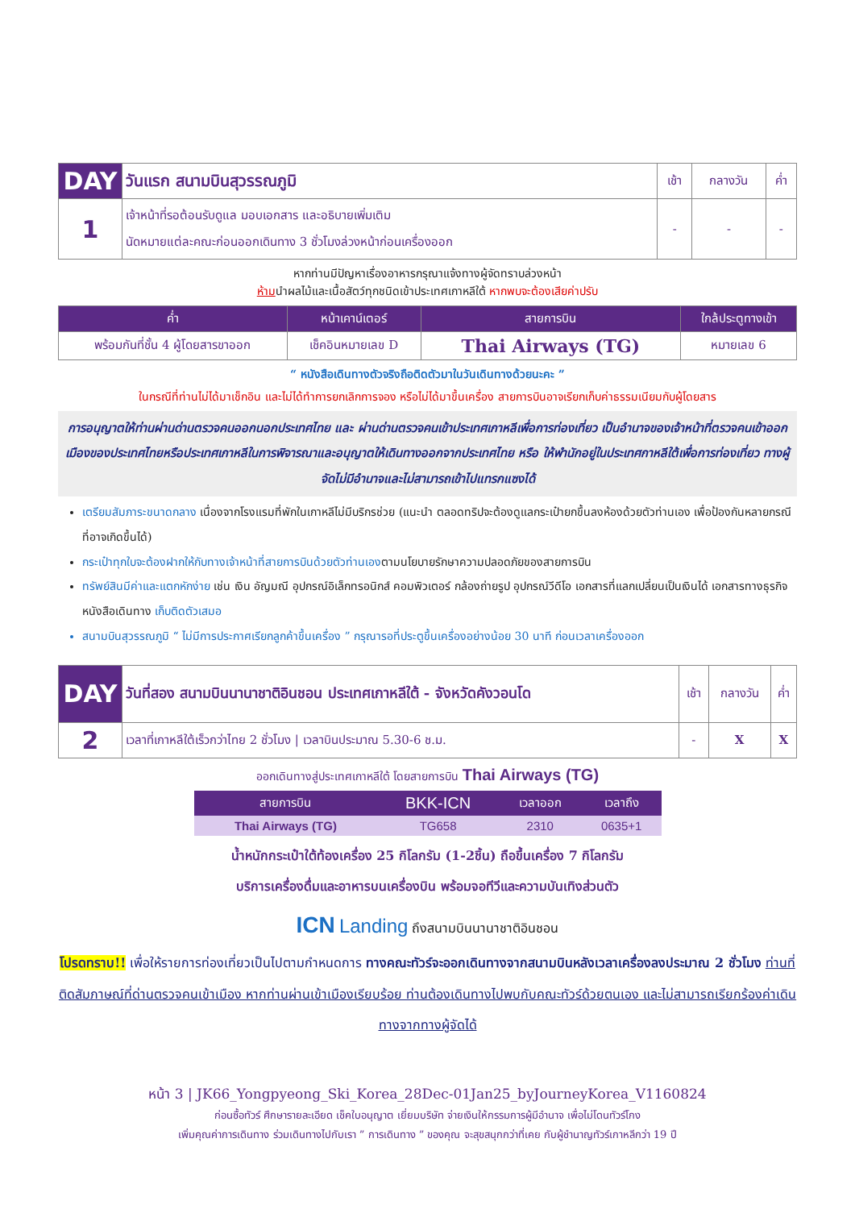| DAY | วันแรก สนามบินสุวรรณภูมิ | เช้า | กลางวัน | ค่ำ |
| 1 | เจ้าหน้าที่รอต้อนรับดูแล มอบเอกสาร และอธิบายเพิ่มเติม นัดหมายแต่ละคณะก่อนออกเดินทาง 3 ชั่วโมงล่วงหน้าก่อนเครื่องออก | - | - | - |
หากท่านมีปัญหาเรื่องอาหารกรุณาแจ้งทางผู้จัดทราบล่วงหน้า
ห้ามนำผลไม้และเนื้อสัตว์ทุกชนิดเข้าประเทศเกาหลีใต้ หากพบจะต้องเสียค่าปรับ
| ค่ำ | หน้าเคาน์เตอร์ | สายการบิน | ใกล้ประตูทางเข้า |
| --- | --- | --- | --- |
| พร้อมกันที่ชั้น 4 ผู้โดยสารขาออก | เช็คอินหมายเลข D | Thai Airways (TG) | หมายเลข 6 |
“ หนังสือเดินทางตัวจริงถือติดตัวมาในวันเดินทางด้วยนะคะ ”
ในกรณีที่ท่านไม่ได้มาเช็กอิน และไม่ได้ทำการยกเลิกการจอง หรือไม่ได้มาขึ้นเครื่อง สายการบินอาจเรียกเก็บค่าธรรมเนียมกับผู้โดยสาร
การอนุญาตให้ท่านผ่านด่านตรวจคนออกนอกประเทศไทย และ ผ่านด่านตรวจคนเข้าประเทศเกาหลีเพื่อการท่องเที่ยว เป็นอำนาจของเจ้าหน้าที่ตรวจคนเข้าออกเมืองของประเทศไทยหรือประเทศเกาหลีในการพิจารณาและอนุญาตให้เดินทางออกจากประเทศไทย หรือ ให้พำนักอยู่ในประเทศกาหลีใต้เพื่อการท่องเที่ยว ทางผู้จัดไม่มีอำนาจและไม่สามารถเข้าไปแทรกแซงได้
เตรียมสัมภาระขนาดกลาง เนื่องจากโรงแรมที่พักในเกาหลีไม่มีบริกรช่วย (แนะนำ ตลอดทริปจะต้องดูแลกระเป๋ายกขึ้นลงห้องด้วยตัวท่านเอง เพื่อป้องกันหลายกรณีที่อาจเกิดขึ้นได้)
กระเป๋าทุกใบจะต้องฝากให้กับทางเจ้าหน้าที่สายการบินด้วยตัวท่านเองตามนโยบายรักษาความปลอดภัยของสายการบิน
ทรัพย์สินมีค่าและแตกหักง่าย เช่น เงิน อัญมณี อุปกรณ์อิเล็กทรอนิกส์ คอมพิวเตอร์ กล้องถ่ายรูป อุปกรณ์วีดีโอ เอกสารที่แลกเปลี่ยนเป็นเงินได้ เอกสารทางธุรกิจ หนังสือเดินทาง เก็บติดตัวเสมอ
สนามบินสุวรรณภูมิ “ ไม่มีการประกาศเรียกลูกค้าขึ้นเครื่อง ” กรุณารอที่ประตูขึ้นเครื่องอย่างน้อย 30 นาที ก่อนเวลาเครื่องออก
| DAY | วันที่สอง สนามบินนานาชาติอินชอน ประเทศเกาหลีใต้ - จังหวัดคังวอนโด | เช้า | กลางวัน | ค่ำ |
| 2 | เวลาที่เกาหลีใต้เร็วกว่าไทย 2 ชั่วโมง / เวลาบินประมาณ 5.30-6 ช.ม. | - | X | X |
ออกเดินทางสู่ประเทศเกาหลีใต้ โดยสายการบิน Thai Airways (TG)
| สายการบิน | BKK-ICN | เวลาออก | เวลาถึง |
| --- | --- | --- | --- |
| Thai Airways (TG) | TG658 | 2310 | 0635+1 |
น้ำหนักกระเป๋าใต้ท้องเครื่อง 25 กิโลกรัม (1-2ชิ้น) ถือขึ้นเครื่อง 7 กิโลกรัม
บริการเครื่องดื่มและอาหารบนเครื่องบิน พร้อมจอทีวีและความบันเทิงส่วนตัว
ICN Landing ถึงสนามบินนานาชาติอินชอน
โปรดทราบ!! เพื่อให้รายการท่องเที่ยวเป็นไปตามกำหนดการ ทางคณะทัวร์จะออกเดินทางจากสนามบินหลังเวลาเครื่องลงประมาณ 2 ชั่วโมง ท่านที่ติดสัมภาษณ์ที่ด่านตรวจคนเข้าเมือง หากท่านผ่านเข้าเมืองเรียบร้อย ท่านต้องเดินทางไปพบกับคณะทัวร์ด้วยตนเอง และไม่สามารถเรียกร้องค่าเดินทางจากทางผู้จัดได้
หน้า 3 | JK66_Yongpyeong_Ski_Korea_28Dec-01Jan25_byJourneyKorea_V1160824
ก่อนซื้อทัวร์ ศึกษารายละเอียด เช็คใบอนุญาต เยี่ยมบริษัท จ่ายเงินให้กรรมการผู้มีอำนาจ เพื่อไม่โดนทัวร์โกง
เพิ่มคุณค่าการเดินทาง ร่วมเดินทางไปกับเรา ” การเดินทาง ” ของคุณ จะสุขสนุกกว่าที่เคย กับผู้ชำนาญทัวร์เกาหลีกว่า 19 ปี